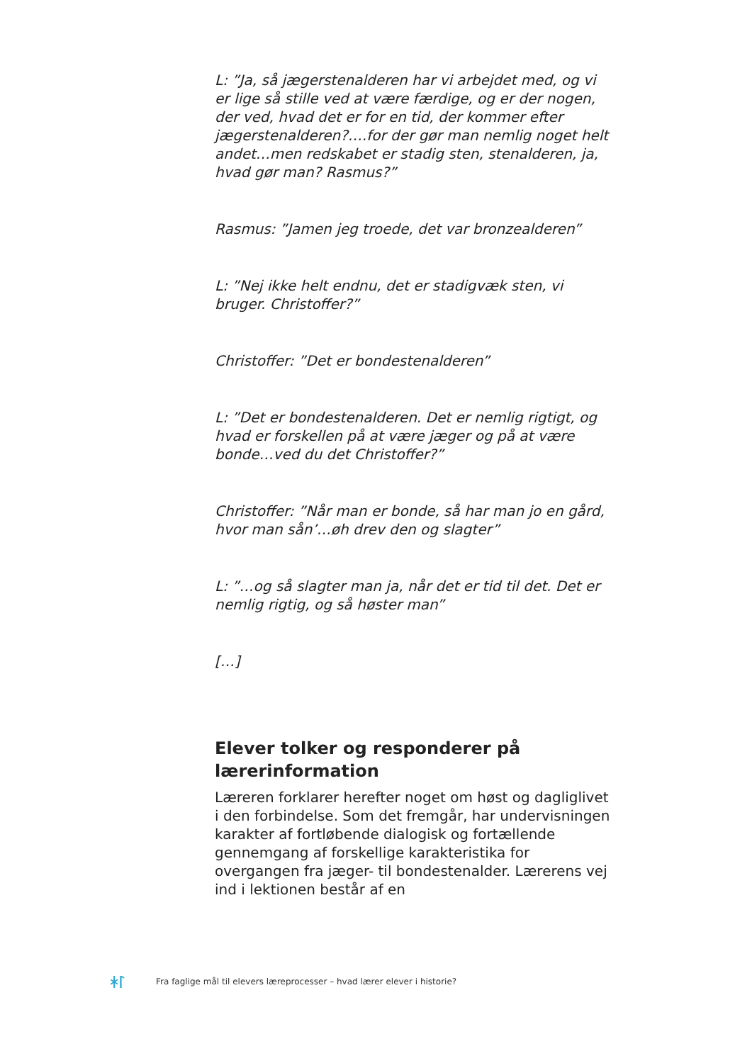L: ”Ja, så jægerstenalderen har vi arbejdet med, og vi er lige så stille ved at være færdige, og er der nogen, der ved, hvad det er for en tid, der kommer efter jægerstenalderen?….for der gør man nemlig noget helt andet…men redskabet er stadig sten, stenalderen, ja, hvad gør man? Rasmus?”
Rasmus: ”Jamen jeg troede, det var bronzealderen”
L: ”Nej ikke helt endnu, det er stadigvæk sten, vi bruger. Christoffer?”
Christoffer: ”Det er bondestenalderen”
L: ”Det er bondestenalderen. Det er nemlig rigtigt, og hvad er forskellen på at være jæger og på at være bonde…ved du det Christoffer?”
Christoffer: ”Når man er bonde, så har man jo en gård, hvor man sån’…øh drev den og slagter”
L: ”…og så slagter man ja, når det er tid til det. Det er nemlig rigtig, og så høster man”
[…]
Elever tolker og responderer på lærerinformation
Læreren forklarer herefter noget om høst og dagliglivet i den forbindelse. Som det fremgår, har undervisningen karakter af fortløbende dialogisk og fortællende gennemgang af forskellige karakteristika for overgangen fra jæger- til bondestenalder. Lærerens vej ind i lektionen består af en
ᛡᛚ Fra faglige mål til elevers læreprocesser – hvad lærer elever i historie?